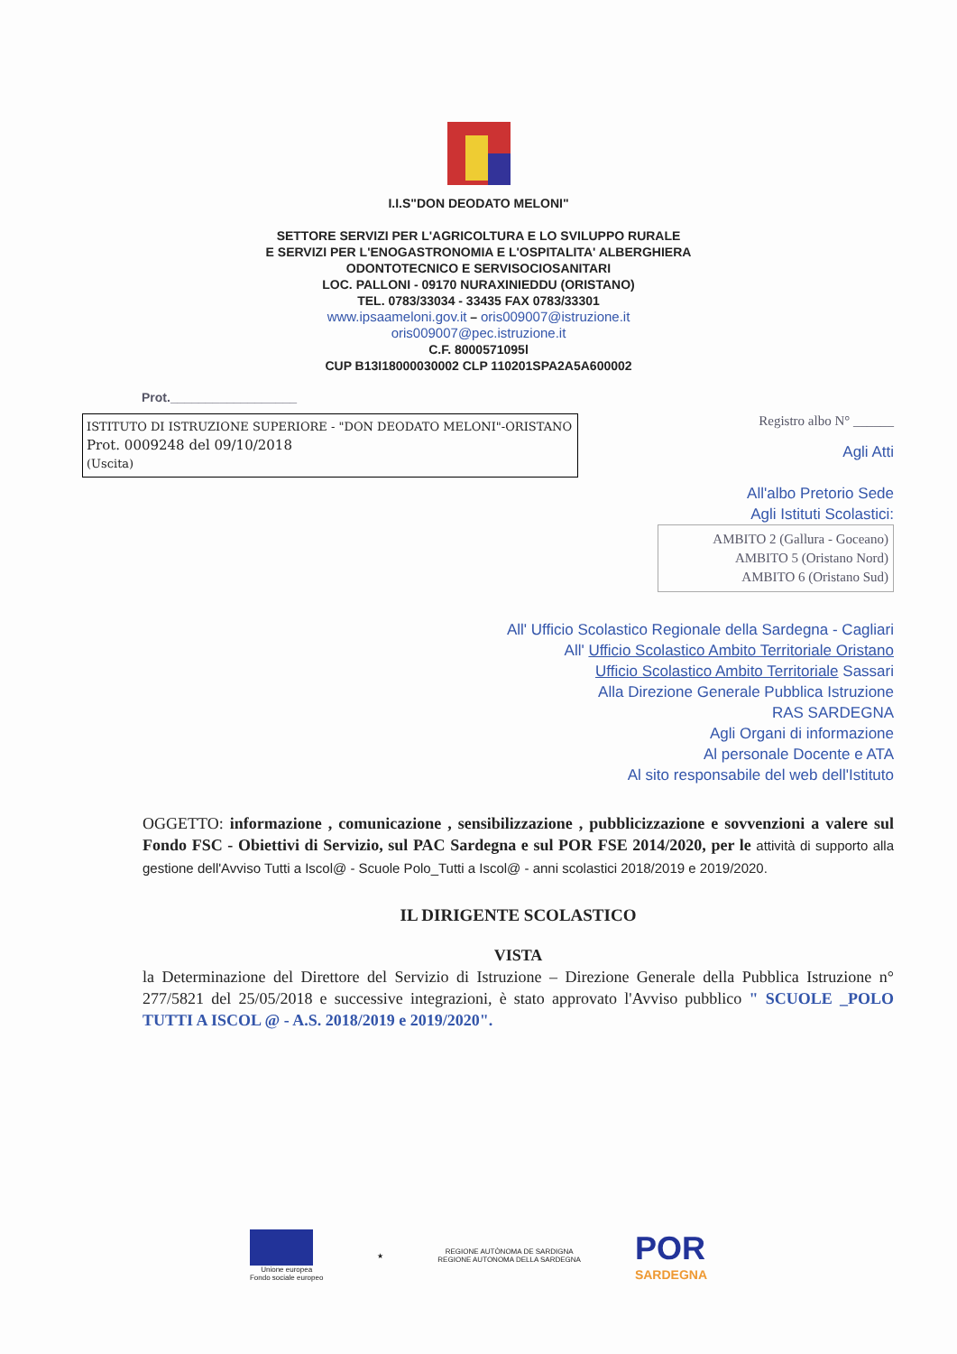I.I.S"DON DEODATO MELONI"
SETTORE SERVIZI PER L'AGRICOLTURA E LO SVILUPPO RURALE
E SERVIZI PER L'ENOGASTRONOMIA E L'OSPITALITA' ALBERGHIERA
ODONTOTECNICO E SERVISOCIOSANITARI
LOC. PALLONI - 09170 NURAXINIEDDU (ORISTANO)
TEL. 0783/33034 - 33435 FAX 0783/33301
www.ipsaameloni.gov.it – oris009007@istruzione.it
oris009007@pec.istruzione.it
C.F. 8000571095l
CUP B13I18000030002 CLP 110201SPA2A5A600002
Prot.__________________
ISTITUTO DI ISTRUZIONE SUPERIORE - "DON DEODATO MELONI"-ORISTANO
Prot. 0009248 del 09/10/2018
(Uscita)
Registro albo N° ______
Agli Atti
All'albo Pretorio Sede
Agli Istituti Scolastici:
AMBITO 2 (Gallura - Goceano)
AMBITO 5 (Oristano Nord)
AMBITO 6 (Oristano Sud)
All' Ufficio Scolastico Regionale della Sardegna - Cagliari
All' Ufficio Scolastico Ambito Territoriale Oristano
Ufficio Scolastico Ambito Territoriale Sassari
Alla Direzione Generale Pubblica Istruzione
RAS SARDEGNA
Agli Organi di informazione
Al personale Docente e ATA
Al sito responsabile del web dell'Istituto
OGGETTO: informazione , comunicazione , sensibilizzazione , pubblicizzazione e sovvenzioni a valere sul Fondo FSC - Obiettivi di Servizio, sul PAC Sardegna e sul POR FSE 2014/2020, per le attività di supporto alla gestione dell'Avviso Tutti a Iscol@ - Scuole Polo_Tutti a Iscol@ - anni scolastici 2018/2019 e 2019/2020.
IL DIRIGENTE SCOLASTICO
VISTA
la Determinazione del Direttore del Servizio di Istruzione – Direzione Generale della Pubblica Istruzione n° 277/5821 del 25/05/2018 e successive integrazioni, è stato approvato l'Avviso pubblico " SCUOLE _POLO TUTTI A ISCOL @ - A.S. 2018/2019 e 2019/2020".
Unione europea
Fondo sociale europeo
★
REGIONE AUTÒNOMA DE SARDIGNA
REGIONE AUTONOMA DELLA SARDEGNA
POR
SARDEGNA